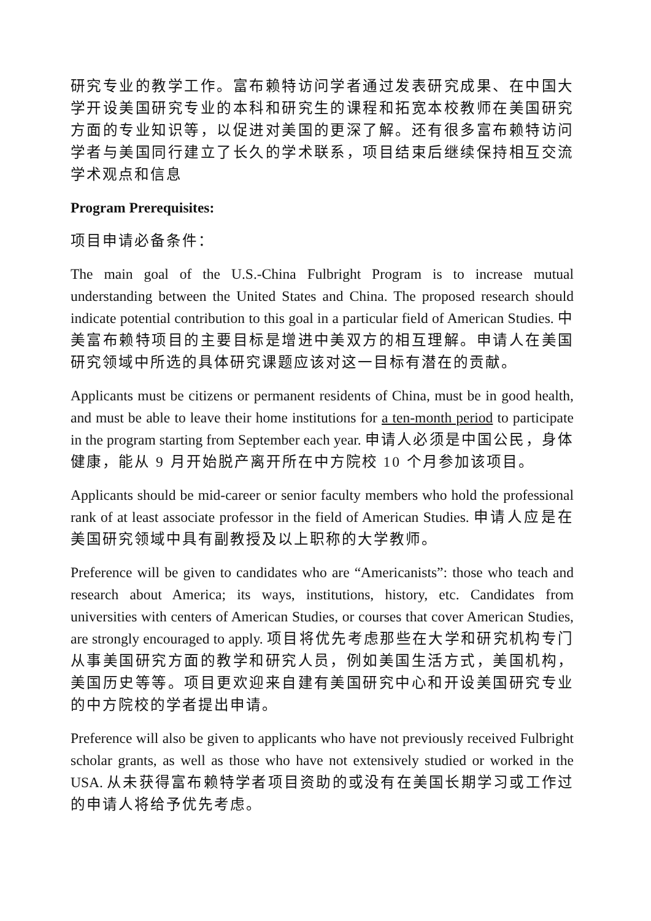研究专业的教学工作。富布赖特访问学者通过发表研究成果、在中国大学开设美国研究专业的本科和研究生的课程和拓宽本校教师在美国研究方面的专业知识等，以促进对美国的更深了解。还有很多富布赖特访问学者与美国同行建立了长久的学术联系，项目结束后继续保持相互交流学术观点和信息
Program Prerequisites:
项目申请必备条件：
The main goal of the U.S.-China Fulbright Program is to increase mutual understanding between the United States and China. The proposed research should indicate potential contribution to this goal in a particular field of American Studies. 中美富布赖特项目的主要目标是增进中美双方的相互理解。申请人在美国研究领域中所选的具体研究课题应该对这一目标有潜在的贡献。
Applicants must be citizens or permanent residents of China, must be in good health, and must be able to leave their home institutions for a ten-month period to participate in the program starting from September each year. 申请人必须是中国公民，身体健康，能从 9 月开始脱产离开所在中方院校 10 个月参加该项目。
Applicants should be mid-career or senior faculty members who hold the professional rank of at least associate professor in the field of American Studies. 申请人应是在美国研究领域中具有副教授及以上职称的大学教师。
Preference will be given to candidates who are “Americanists”: those who teach and research about America; its ways, institutions, history, etc. Candidates from universities with centers of American Studies, or courses that cover American Studies, are strongly encouraged to apply. 项目将优先考虑那些在大学和研究机构专门从事美国研究方面的教学和研究人员，例如美国生活方式，美国机构，美国历史等等。项目更欢迎来自建有美国研究中心和开设美国研究专业的中方院校的学者提出申请。
Preference will also be given to applicants who have not previously received Fulbright scholar grants, as well as those who have not extensively studied or worked in the USA. 从未获得富布赖特学者项目资助的或没有在美国长期学习或工作过的申请人将给予优先考虑。